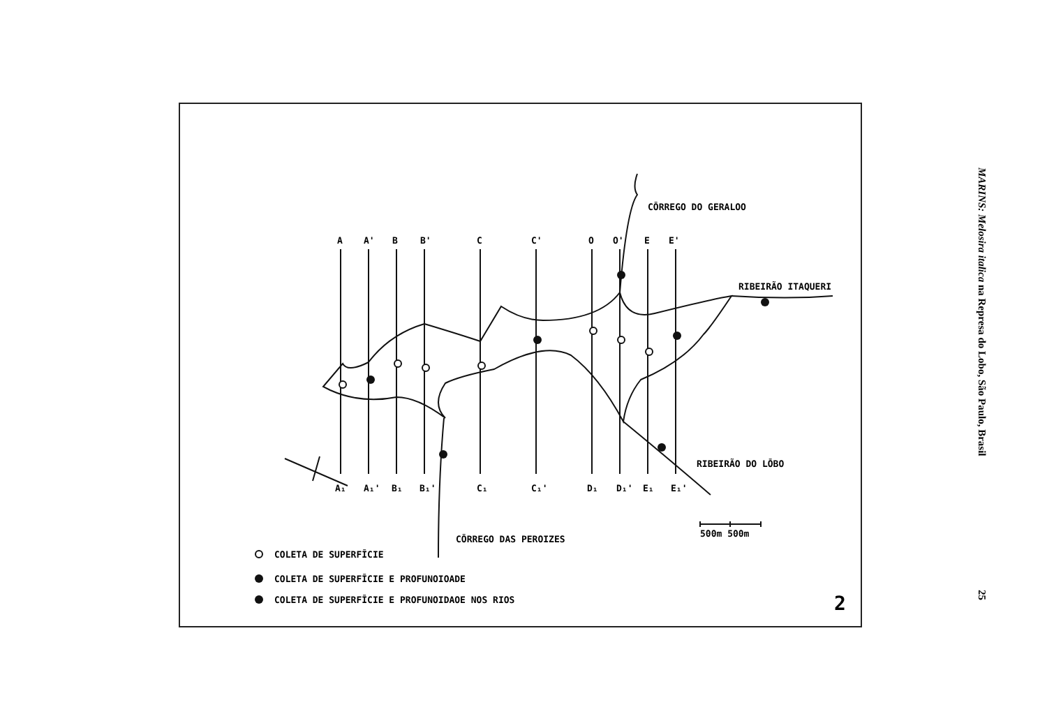A
A'
B
B'
C
C'
O
O'
E
E'
A₁
A₁'
B₁
B₁'
C₁
C₁'
D₁
D₁'
E₁
E₁'
CŌRREGO DO GERALOO
RIBEIRÃO ITAQUERI
RIBEIRÃO DO LŌBO
CŌRREGO DAS PEROIZES
500m 500m
COLETA DE SUPERFĪCIE
COLETA DE SUPERFĪCIE E PROFUNOIOADE
COLETA DE SUPERFĪCIE E PROFUNOIDAOE NOS RIOS
2
MARINS: Melosira italica na Represa do Lobo, São Paulo, Brasil 25